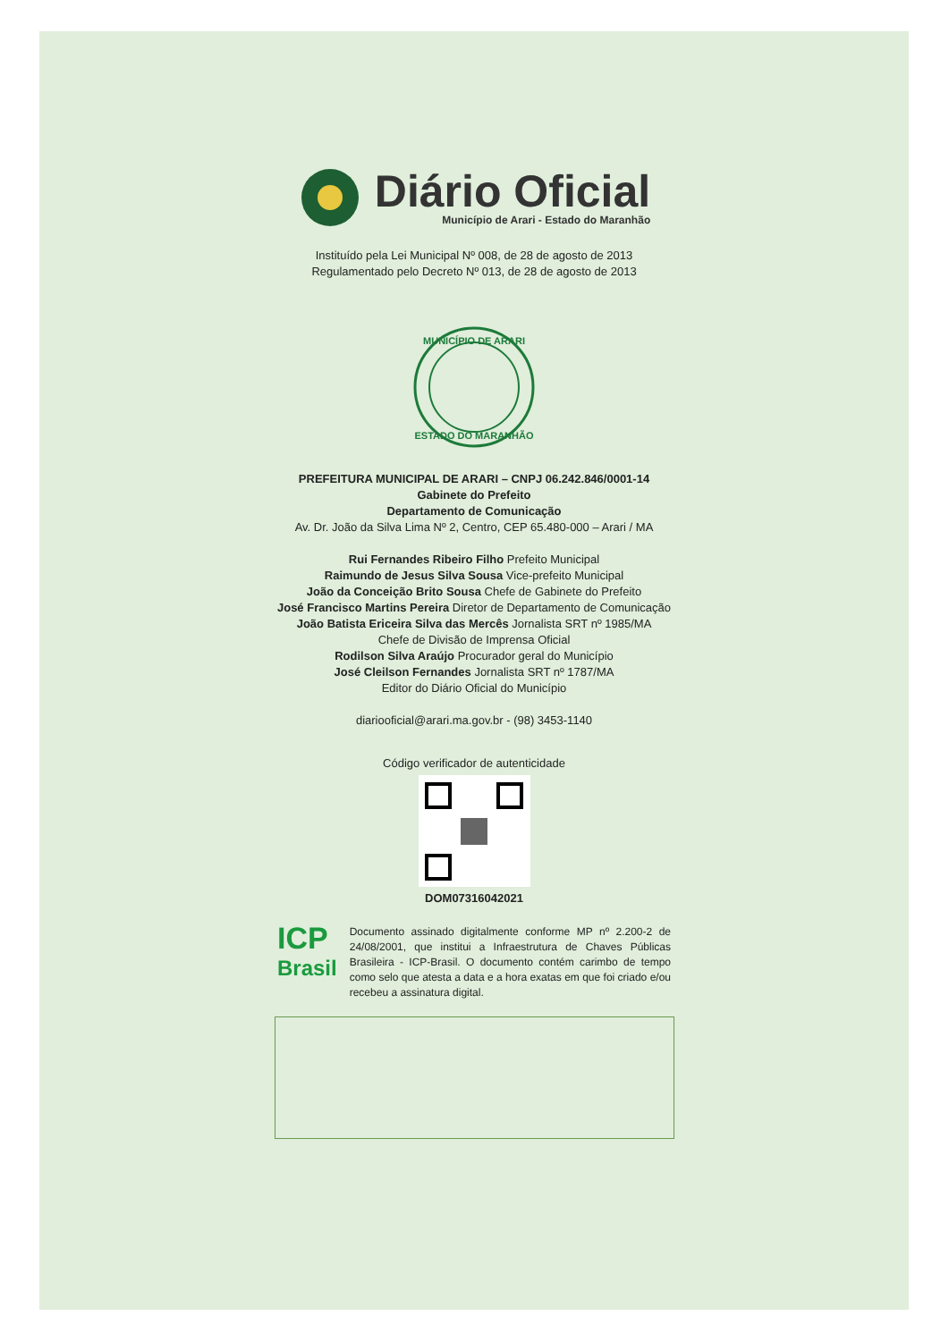Diário Oficial
Município de Arari - Estado do Maranhão
Instituído pela Lei Municipal Nº 008, de 28 de agosto de 2013
Regulamentado pelo Decreto Nº 013, de 28 de agosto de 2013
MUNICÍPIO DE ARARI
ESTADO DO MARANHÃO
PREFEITURA MUNICIPAL DE ARARI – CNPJ 06.242.846/0001-14
Gabinete do Prefeito
Departamento de Comunicação
Av. Dr. João da Silva Lima Nº 2, Centro, CEP 65.480-000 – Arari / MA
Rui Fernandes Ribeiro Filho Prefeito Municipal
Raimundo de Jesus Silva Sousa Vice-prefeito Municipal
João da Conceição Brito Sousa Chefe de Gabinete do Prefeito
José Francisco Martins Pereira Diretor de Departamento de Comunicação
João Batista Ericeira Silva das Mercês Jornalista SRT nº 1985/MA
Chefe de Divisão de Imprensa Oficial
Rodilson Silva Araújo Procurador geral do Município
José Cleilson Fernandes Jornalista SRT nº 1787/MA
Editor do Diário Oficial do Município
diariooficial@arari.ma.gov.br - (98) 3453-1140
Código verificador de autenticidade
DOM07316042021
ICP
Brasil
Documento assinado digitalmente conforme MP nº 2.200-2 de 24/08/2001, que institui a Infraestrutura de Chaves Públicas Brasileira - ICP-Brasil. O documento contém carimbo de tempo como selo que atesta a data e a hora exatas em que foi criado e/ou recebeu a assinatura digital.